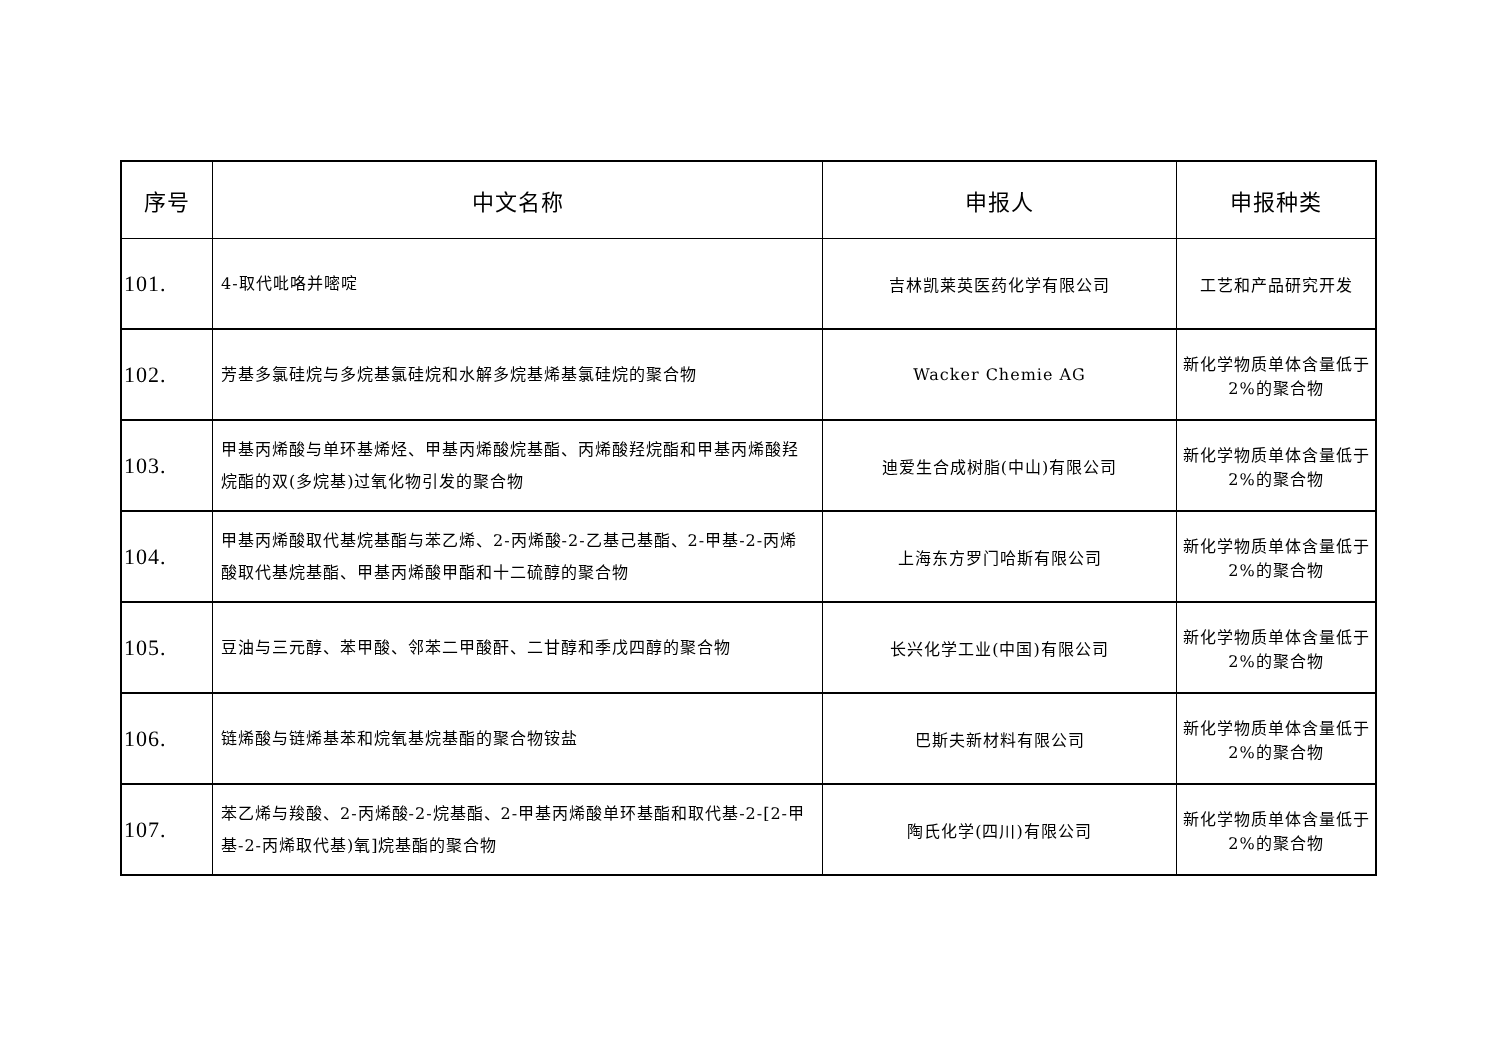| 序号 | 中文名称 | 申报人 | 申报种类 |
| --- | --- | --- | --- |
| 101. | 4-取代吡咯并嘧啶 | 吉林凯莱英医药化学有限公司 | 工艺和产品研究开发 |
| 102. | 芳基多氯硅烷与多烷基氯硅烷和水解多烷基烯基氯硅烷的聚合物 | Wacker Chemie AG | 新化学物质单体含量低于 2%的聚合物 |
| 103. | 甲基丙烯酸与单环基烯烃、甲基丙烯酸烷基酯、丙烯酸羟烷酯和甲基丙烯酸羟烷酯的双(多烷基)过氧化物引发的聚合物 | 迪爱生合成树脂(中山)有限公司 | 新化学物质单体含量低于 2%的聚合物 |
| 104. | 甲基丙烯酸取代基烷基酯与苯乙烯、2-丙烯酸-2-乙基己基酯、2-甲基-2-丙烯酸取代基烷基酯、甲基丙烯酸甲酯和十二硫醇的聚合物 | 上海东方罗门哈斯有限公司 | 新化学物质单体含量低于 2%的聚合物 |
| 105. | 豆油与三元醇、苯甲酸、邻苯二甲酸酐、二甘醇和季戊四醇的聚合物 | 长兴化学工业(中国)有限公司 | 新化学物质单体含量低于 2%的聚合物 |
| 106. | 链烯酸与链烯基苯和烷氧基烷基酯的聚合物铵盐 | 巴斯夫新材料有限公司 | 新化学物质单体含量低于 2%的聚合物 |
| 107. | 苯乙烯与羧酸、2-丙烯酸-2-烷基酯、2-甲基丙烯酸单环基酯和取代基-2-[2-甲基-2-丙烯取代基)氧]烷基酯的聚合物 | 陶氏化学(四川)有限公司 | 新化学物质单体含量低于 2%的聚合物 |